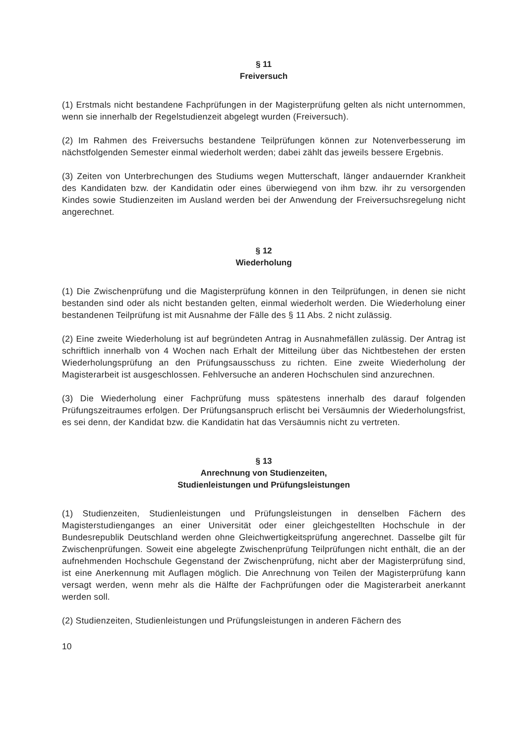§ 11
Freiversuch
(1) Erstmals nicht bestandene Fachprüfungen in der Magisterprüfung gelten als nicht unternommen, wenn sie innerhalb der Regelstudienzeit abgelegt wurden (Freiversuch).
(2) Im Rahmen des Freiversuchs bestandene Teilprüfungen können zur Notenverbesserung im nächstfolgenden Semester einmal wiederholt werden; dabei zählt das jeweils bessere Ergebnis.
(3) Zeiten von Unterbrechungen des Studiums wegen Mutterschaft, länger andauernder Krankheit des Kandidaten bzw. der Kandidatin oder eines überwiegend von ihm bzw. ihr zu versorgenden Kindes sowie Studienzeiten im Ausland werden bei der Anwendung der Freiversuchsregelung nicht angerechnet.
§ 12
Wiederholung
(1) Die Zwischenprüfung und die Magisterprüfung können in den Teilprüfungen, in denen sie nicht bestanden sind oder als nicht bestanden gelten, einmal wiederholt werden. Die Wiederholung einer bestandenen Teilprüfung ist mit Ausnahme der Fälle des § 11 Abs. 2 nicht zulässig.
(2) Eine zweite Wiederholung ist auf begründeten Antrag in Ausnahmefällen zulässig. Der Antrag ist schriftlich innerhalb von 4 Wochen nach Erhalt der Mitteilung über das Nichtbestehen der ersten Wiederholungsprüfung an den Prüfungsausschuss zu richten. Eine zweite Wiederholung der Magisterarbeit ist ausgeschlossen. Fehlversuche an anderen Hochschulen sind anzurechnen.
(3) Die Wiederholung einer Fachprüfung muss spätestens innerhalb des darauf folgenden Prüfungszeitraumes erfolgen. Der Prüfungsanspruch erlischt bei Versäumnis der Wiederholungsfrist, es sei denn, der Kandidat bzw. die Kandidatin hat das Versäumnis nicht zu vertreten.
§ 13
Anrechnung von Studienzeiten,
Studienleistungen und Prüfungsleistungen
(1) Studienzeiten, Studienleistungen und Prüfungsleistungen in denselben Fächern des Magisterstudienganges an einer Universität oder einer gleichgestellten Hochschule in der Bundesrepublik Deutschland werden ohne Gleichwertigkeitsprüfung angerechnet. Dasselbe gilt für Zwischenprüfungen. Soweit eine abgelegte Zwischenprüfung Teilprüfungen nicht enthält, die an der aufnehmenden Hochschule Gegenstand der Zwischenprüfung, nicht aber der Magisterprüfung sind, ist eine Anerkennung mit Auflagen möglich. Die Anrechnung von Teilen der Magisterprüfung kann versagt werden, wenn mehr als die Hälfte der Fachprüfungen oder die Magisterarbeit anerkannt werden soll.
(2) Studienzeiten, Studienleistungen und Prüfungsleistungen in anderen Fächern des
10